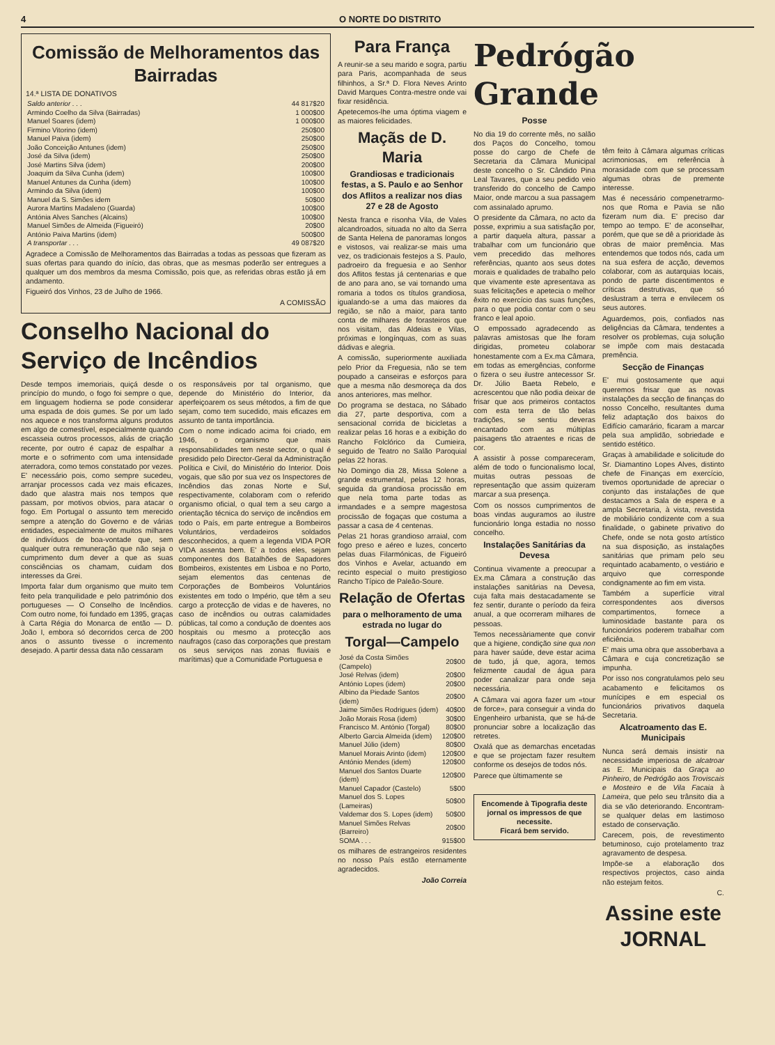4 O NORTE DO DISTRITO
Comissão de Melhoramentos das Bairradas
14.ª LISTA DE DONATIVOS
| Saldo anterior . . . | 44 817$20 |
| Armindo Coelho da Silva (Bairradas) | 1 000$00 |
| Manuel Soares (idem) | 1 000$00 |
| Firmino Vitorino (idem) | 250$00 |
| Manuel Paiva (idem) | 250$00 |
| João Conceição Antunes (idem) | 250$00 |
| José da Silva (idem) | 250$00 |
| José Martins Silva (idem) | 200$00 |
| Joaquim da Silva Cunha (idem) | 100$00 |
| Manuel Antunes da Cunha (idem) | 100$00 |
| Armindo da Silva (idem) | 100$00 |
| Manuel da S. Simões idem | 50$00 |
| Aurora Martins Madaleno (Guarda) | 100$00 |
| Antónia Alves Sanches (Alcains) | 100$00 |
| Manuel Simões de Almeida (Figueiró) | 20$00 |
| António Paiva Martins (idem) | 500$00 |
| A transportar . . . | 49 087$20 |
Agradece a Comissão de Melhoramentos das Bairradas a todas as pessoas que fizeram as suas ofertas para quando do início, das obras, que as mesmas poderão ser entregues a qualquer um dos membros da mesma Comissão, pois que, as referidas obras estão já em andamento.
Figueiró dos Vinhos, 23 de Julho de 1966.
A COMISSÃO
Conselho Nacional do Serviço de Incêndios
Desde tempos imemoriais, quiçá desde o princípio do mundo, o fogo foi sempre o que, em linguagem hodierna se pode considerar uma espada de dois gumes. Se por um lado nos aquece e nos transforma alguns produtos em algo de comestível, especialmente quando escasseia outros processos, aliás de criação recente, por outro é capaz de espalhar a morte e o sofrimento com uma intensidade aterradora, como temos constatado por vezes. E' necessário pois, como sempre sucedeu, arranjar processos cada vez mais eficazes, dado que alastra mais nos tempos que passam, por motivos obvios, para atacar o fogo. Em Portugal o assunto tem merecido sempre a atenção do Governo e de várias entidades, especialmente de muitos milhares de indivíduos de boa-vontade que, sem qualquer outra remuneração que não seja o cumprimento dum dever a que as suas consciências os chamam, cuidam dos interesses da Grei.
Importa falar dum organismo que muito tem feito pela tranquilidade e pelo património dos portugueses — O Conselho de Incêndios. Com outro nome, foi fundado em 1395, graças à Carta Régia do Monarca de então — D. João I, embora só decorridos cerca de 200 anos o assunto tivesse o incremento desejado. A partir dessa data não cessaram
os responsáveis por tal organismo, que depende do Ministério do Interior, da aperfeiçoarem os seus métodos, a fim de que sejam, como tem sucedido, mais eficazes em assunto de tanta importância.
Com o nome indicado acima foi criado, em 1946, o organismo que mais responsabilidades tem neste sector, o qual é presidido pelo Director-Geral da Administração Política e Civil, do Ministério do Interior. Dois vogais, que são por sua vez os Inspectores de Incêndios das zonas Norte e Sul, respectivamente, colaboram com o referido organismo oficial, o qual tem a seu cargo a orientação técnica do serviço de incêndios em todo o País, em parte entregue a Bombeiros Voluntários, verdadeiros soldados desconhecidos, a quem a legenda VIDA POR VIDA assenta bem. E' a todos eles, sejam componentes dos Batalhões de Sapadores Bombeiros, existentes em Lisboa e no Porto, sejam elementos das centenas de Corporações de Bombeiros Voluntários existentes em todo o Império, que têm a seu cargo a protecção de vidas e de haveres, no caso de incêndios ou outras calamidades públicas, tal como a condução de doentes aos hospitais ou mesmo a protecção aos naufragos (caso das corporações que prestam os seus serviços nas zonas fluviais e marítimas) que a Comunidade Portuguesa e
Para França
A reunir-se a seu marido e sogra, partiu para Paris, acompanhada de seus filhinhos, a Sr.ª D. Flora Neves Arinto David Marques Contra-mestre onde vai fixar residência.
Apetecemos-lhe uma óptima viagem e as maiores felicidades.
Maçãs de D. Maria
Grandiosas e tradicionais festas, a S. Paulo e ao Senhor dos Aflitos a realizar nos dias 27 e 28 de Agosto
Nesta franca e risonha Vila, de Vales alcandroados, situada no alto da Serra de Santa Helena de panoramas longos e vistosos, vai realizar-se mais uma vez, os tradicionais festejos a S. Paulo, padroeiro da freguesia e ao Senhor dos Aflitos festas já centenarias e que de ano para ano, se vai tornando uma romaria a todos os títulos grandiosa, igualando-se a uma das maiores da região, se não a maior, para tanto conta de milhares de forasteiros que nos visitam, das Aldeias e Vilas, próximas e longínquas, com as suas dádivas e alegria.
A comissão, superiormente auxiliada pelo Prior da Freguesia, não se tem poupado a canseiras e esforços para que a mesma não desmoreça da dos anos anteriores, mas melhor.
Do programa se destaca, no Sábado dia 27, parte desportiva, com a sensacional corrida de bicicletas a realizar pelas 16 horas e a exibição do Rancho Folclórico da Cumieira, seguido de Teatro no Salão Paroquial pelas 22 horas.
No Domingo dia 28, Missa Solene a grande estrumental, pelas 12 horas, seguida da grandiosa procissão em que nela toma parte todas as irmandades e a sempre magestosa procissão de fogaças que costuma a passar a casa de 4 centenas.
Pelas 21 horas grandioso arraial, com fogo preso e aéreo e luzes, concerto pelas duas Filarmónicas, de Figueiró dos Vinhos e Avelar, actuando em recinto especial o muito prestigioso Rancho Típico de Paleão-Soure.
Relação de Ofertas
para o melhoramento de uma estrada no lugar do
Torgal—Campelo
| José da Costa Simões (Campelo) | 20$00 |
| José Relvas (idem) | 20$00 |
| António Lopes (idem) | 20$00 |
| Albino da Piedade Santos (idem) | 20$00 |
| Jaime Simões Rodrigues (idem) | 40$00 |
| João Morais Rosa (idem) | 30$00 |
| Francisco M. António (Torgal) | 80$00 |
| Alberto Garcia Almeida (idem) | 120$00 |
| Manuel Júlio (idem) | 80$00 |
| Manuel Morais Arinto (idem) | 120$00 |
| António Mendes (idem) | 120$00 |
| Manuel dos Santos Duarte (idem) | 120$00 |
| Manuel Capador (Castelo) | 5$00 |
| Manuel dos S. Lopes (Lameiras) | 50$00 |
| Valdemar dos S. Lopes (idem) | 50$00 |
| Manuel Simões Relvas (Barreiro) | 20$00 |
| SOMA . . . | 915$00 |
os milhares de estrangeiros residentes no nosso País estão eternamente agradecidos.
João Correia
Pedrógão Grande
Posse
No dia 19 do corrente mês, no salão dos Paços do Concelho, tomou posse do cargo de Chefe de Secretaria da Câmara Municipal deste concelho o Sr. Cândido Pina Leal Tavares, que a seu pedido veio transferido do concelho de Campo Maior, onde marcou a sua passagem com assinalado aprumo.
O presidente da Câmara, no acto da posse, exprimiu a sua satisfação por, a partir daquela altura, passar a trabalhar com um funcionário que vem precedido das melhores referências, quanto aos seus dotes morais e qualidades de trabalho pelo que vivamente este apresentava as suas felicitações e apetecia o melhor êxito no exercício das suas funções, para o que podia contar com o seu franco e leal apoio.
O empossado agradecendo as palavras amistosas que lhe foram dirigidas, prometeu colaborar honestamente com a Ex.ma Câmara, em todas as emergências, conforme o fizera o seu ilustre antecessor Sr. Dr. Júlio Baeta Rebelo, e acrescentou que não podia deixar de frisar que aos primeiros contactos com esta terra de tão belas tradições, se sentiu deveras encantado com as múltiplas paisagens tão atraentes e ricas de cor.
A assistir à posse compareceram, além de todo o funcionalismo local, muitas outras pessoas de representação que assim quizeram marcar a sua presença.
Com os nossos cumprimentos de boas vindas auguramos ao ilustre funcionário longa estadia no nosso concelho.
Instalações Sanitárias da Devesa
Continua vivamente a preocupar a Ex.ma Câmara a construção das instalações sanitárias na Devesa, cuja falta mais destacadamente se fez sentir, durante o período da feira anual, a que ocorreram milhares de pessoas.
Temos necessàriamente que convir que a higiene, condição sine qua non para haver saúde, deve estar acima de tudo, já que, agora, temos felizmente caudal de água para poder canalizar para onde seja necessária.
A Câmara vai agora fazer um «tour de force», para conseguir a vinda do Engenheiro urbanista, que se há-de pronunciar sobre a localização das retretes.
Oxalá que as demarchas encetadas e que se projectam fazer resultem conforme os desejos de todos nós.
Parece que ùltimamente se
Encomende à Tipografia deste jornal os impressos de que necessite.
Ficará bem servido.
têm feito à Câmara algumas críticas acrimoniosas, em referência à morasidade com que se processam algumas obras de premente interesse.
Mas é necessário compenetrarmo-nos que Roma e Pavia se não fizeram num dia. E' preciso dar tempo ao tempo. E' de aconselhar, porém, que que se dê a prioridade às obras de maior premência. Mas entendemos que todos nós, cada um na sua esfera de acção, devemos colaborar, com as autarquias locais, pondo de parte discentimentos e críticas destrutivas, que só deslustram a terra e envilecem os seus autores.
Aguardemos, pois, confiados nas deligências da Câmara, tendentes a resolver os problemas, cuja solução se impõe com mais destacada premência.
Secção de Finanças
E' mui gostosamente que aqui queremos frisar que as novas instalações da secção de finanças do nosso Concelho, resultantes duma feliz adaptação dos baixos do Edifício camarário, ficaram a marcar pela sua amplidão, sobriedade e sentido estético.
Graças à amabilidade e solicitude do Sr. Diamantino Lopes Alves, distinto chefe de Finanças em exercício, tivemos oportunidade de apreciar o conjunto das instalações de que destacamos a Sala de espera e a ampla Secretaria, à vista, revestida de mobiliário condizente com a sua finalidade, o gabinete privativo do Chefe, onde se nota gosto artístico na sua disposição, as instalações sanitárias que primam pelo seu requintado acabamento, o vestiário e arquivo que corresponde condignamente ao fim em vista.
Também a superfície vitral correspondentes aos diversos compartimentos, fornece a luminosidade bastante para os funcionários poderem trabalhar com eficiência.
E' mais uma obra que assoberbava a Câmara e cuja concretização se impunha.
Por isso nos congratulamos pelo seu acabamento e felicitamos os munícipes e em especial os funcionários privativos daquela Secretaria.
Alcatroamento das E. Municipais
Nunca será demais insistir na necessidade imperiosa de alcatroar as E. Municipais da Graça ao Pinheiro, de Pedrógão aos Troviscais e Mosteiro e de Vila Facaia à Lameira, que pelo seu trânsito dia a dia se vão deteriorando. Encontram-se qualquer delas em lastimoso estado de conservação.
Carecem, pois, de revestimento betuminoso, cujo protelamento traz agravamento de despesa.
Impõe-se a elaboração dos respectivos projectos, caso ainda não estejam feitos.
C.
Assine este JORNAL